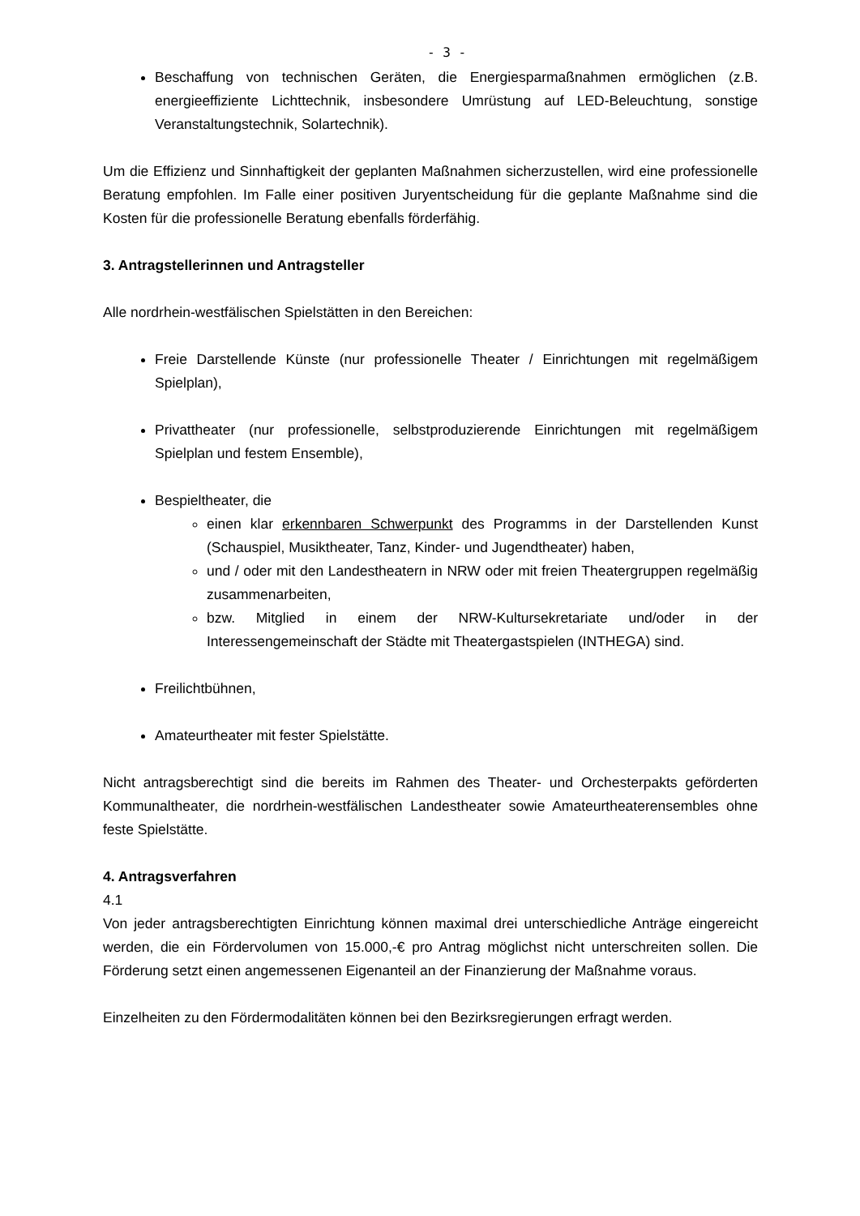- 3 -
Beschaffung von technischen Geräten, die Energiesparmaßnahmen ermöglichen (z.B. energieeffiziente Lichttechnik, insbesondere Umrüstung auf LED-Beleuchtung, sonstige Veranstaltungstechnik, Solartechnik).
Um die Effizienz und Sinnhaftigkeit der geplanten Maßnahmen sicherzustellen, wird eine professionelle Beratung empfohlen. Im Falle einer positiven Juryentscheidung für die geplante Maßnahme sind die Kosten für die professionelle Beratung ebenfalls förderfähig.
3. Antragstellerinnen und Antragsteller
Alle nordrhein-westfälischen Spielstätten in den Bereichen:
Freie Darstellende Künste (nur professionelle Theater / Einrichtungen mit regelmäßigem Spielplan),
Privattheater (nur professionelle, selbstproduzierende Einrichtungen mit regelmäßigem Spielplan und festem Ensemble),
Bespieltheater, die
einen klar erkennbaren Schwerpunkt des Programms in der Darstellenden Kunst (Schauspiel, Musiktheater, Tanz, Kinder- und Jugendtheater) haben,
und / oder mit den Landestheatern in NRW oder mit freien Theatergruppen regelmäßig zusammenarbeiten,
bzw. Mitglied in einem der NRW-Kultursekretariate und/oder in der Interessengemeinschaft der Städte mit Theatergastspielen (INTHEGA) sind.
Freilichtbühnen,
Amateurtheater mit fester Spielstätte.
Nicht antragsberechtigt sind die bereits im Rahmen des Theater- und Orchesterpakts geförderten Kommunaltheater, die nordrhein-westfälischen Landestheater sowie Amateurtheaterensembles ohne feste Spielstätte.
4. Antragsverfahren
4.1
Von jeder antragsberechtigten Einrichtung können maximal drei unterschiedliche Anträge eingereicht werden, die ein Fördervolumen von 15.000,-€ pro Antrag möglichst nicht unterschreiten sollen. Die Förderung setzt einen angemessenen Eigenanteil an der Finanzierung der Maßnahme voraus.
Einzelheiten zu den Fördermodalitäten können bei den Bezirksregierungen erfragt werden.